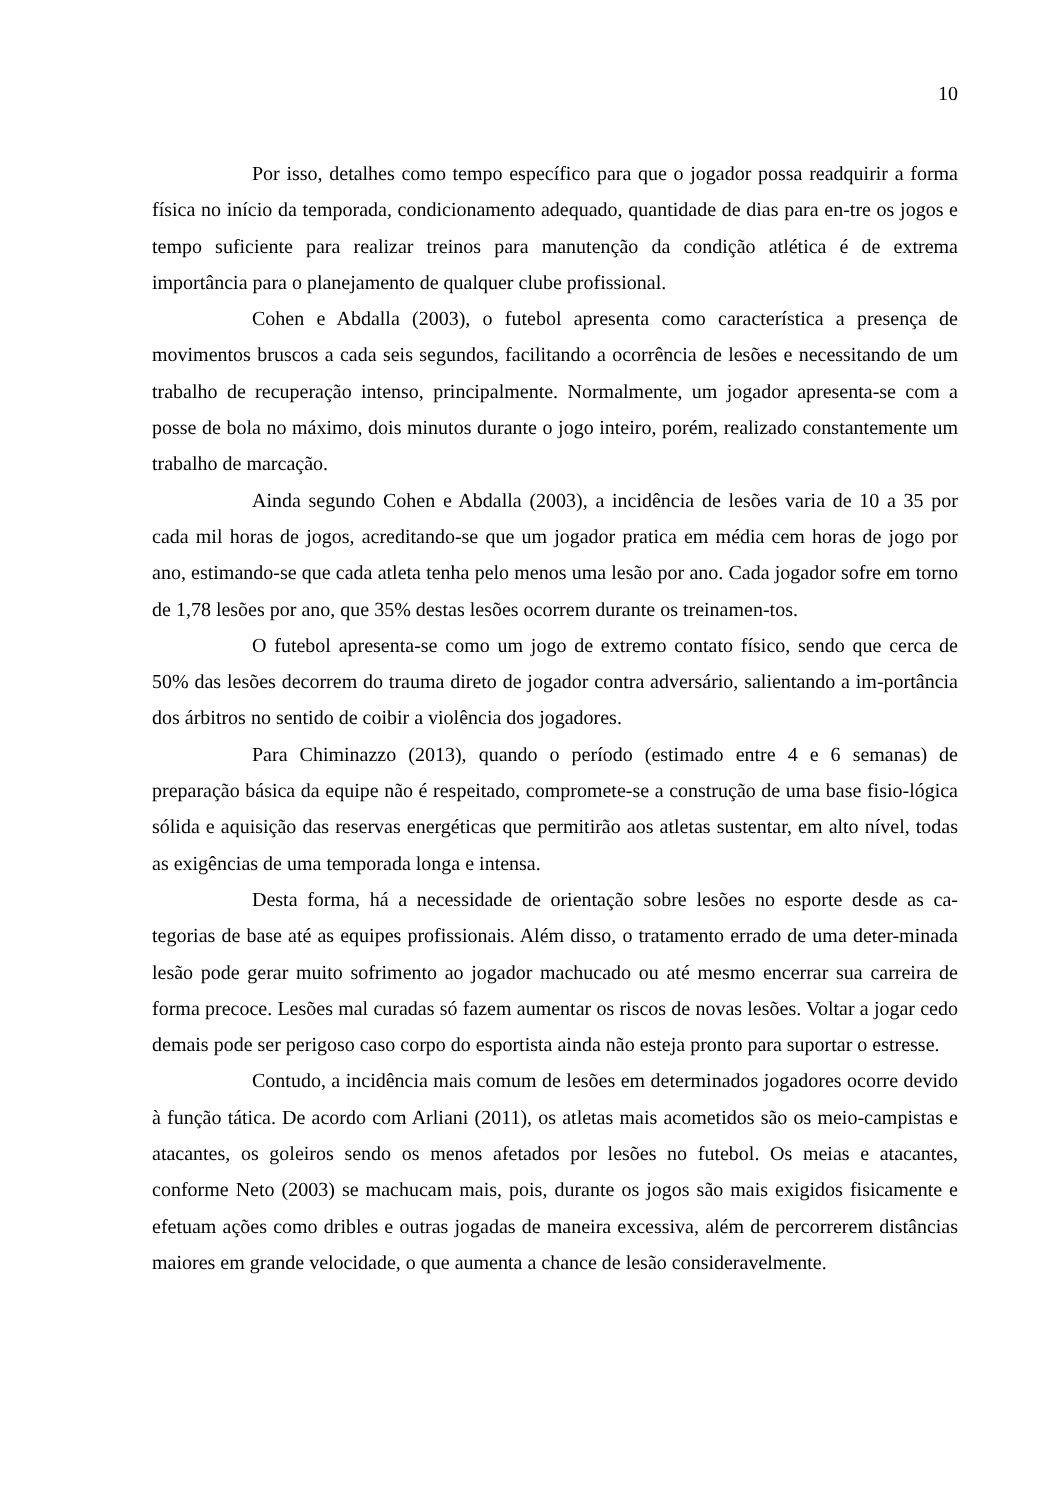10
Por isso, detalhes como tempo específico para que o jogador possa readquirir a forma física no início da temporada, condicionamento adequado, quantidade de dias para en-tre os jogos e tempo suficiente para realizar treinos para manutenção da condição atlética é de extrema importância para o planejamento de qualquer clube profissional.
Cohen e Abdalla (2003), o futebol apresenta como característica a presença de movimentos bruscos a cada seis segundos, facilitando a ocorrência de lesões e necessitando de um trabalho de recuperação intenso, principalmente. Normalmente, um jogador apresenta-se com a posse de bola no máximo, dois minutos durante o jogo inteiro, porém, realizado constantemente um trabalho de marcação.
Ainda segundo Cohen e Abdalla (2003), a incidência de lesões varia de 10 a 35 por cada mil horas de jogos, acreditando-se que um jogador pratica em média cem horas de jogo por ano, estimando-se que cada atleta tenha pelo menos uma lesão por ano. Cada jogador sofre em torno de 1,78 lesões por ano, que 35% destas lesões ocorrem durante os treinamen-tos.
O futebol apresenta-se como um jogo de extremo contato físico, sendo que cerca de 50% das lesões decorrem do trauma direto de jogador contra adversário, salientando a im-portância dos árbitros no sentido de coibir a violência dos jogadores.
Para Chiminazzo (2013), quando o período (estimado entre 4 e 6 semanas) de preparação básica da equipe não é respeitado, compromete-se a construção de uma base fisio-lógica sólida e aquisição das reservas energéticas que permitirão aos atletas sustentar, em alto nível, todas as exigências de uma temporada longa e intensa.
Desta forma, há a necessidade de orientação sobre lesões no esporte desde as ca-tegorias de base até as equipes profissionais. Além disso, o tratamento errado de uma deter-minada lesão pode gerar muito sofrimento ao jogador machucado ou até mesmo encerrar sua carreira de forma precoce. Lesões mal curadas só fazem aumentar os riscos de novas lesões. Voltar a jogar cedo demais pode ser perigoso caso corpo do esportista ainda não esteja pronto para suportar o estresse.
Contudo, a incidência mais comum de lesões em determinados jogadores ocorre devido à função tática. De acordo com Arliani (2011), os atletas mais acometidos são os meio-campistas e atacantes, os goleiros sendo os menos afetados por lesões no futebol. Os meias e atacantes, conforme Neto (2003) se machucam mais, pois, durante os jogos são mais exigidos fisicamente e efetuam ações como dribles e outras jogadas de maneira excessiva, além de percorrerem distâncias maiores em grande velocidade, o que aumenta a chance de lesão consideravelmente.